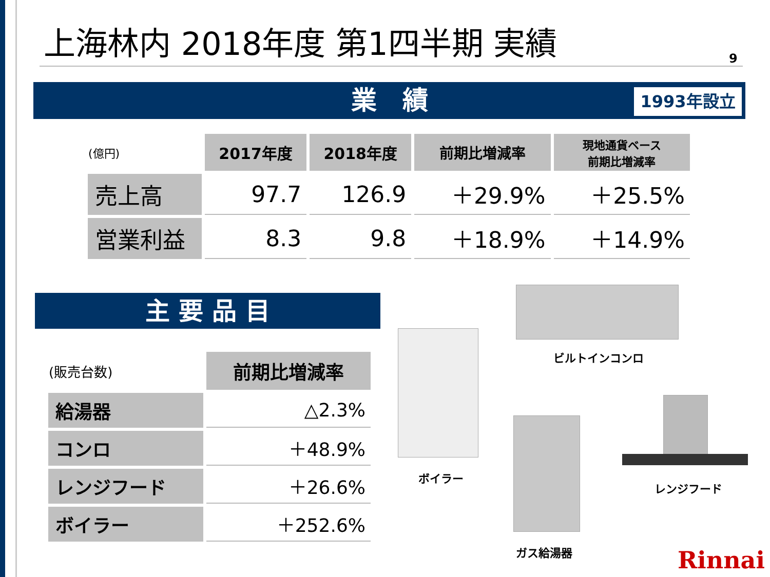上海林内 2018年度 第1四半期 実績
9
業　績 1993年設立
| (億円) | 2017年度 | 2018年度 | 前期比増減率 | 現地通貨ベース 前期比増減率 |
| 売上高 | 97.7 | 126.9 | ＋29.9% | ＋25.5% |
| 営業利益 | 8.3 | 9.8 | ＋18.9% | ＋14.9% |
主 要 品 目
| (販売台数) | 前期比増減率 |
| 給湯器 | △2.3% |
| コンロ | ＋48.9% |
| レンジフード | ＋26.6% |
| ボイラー | ＋252.6% |
ボイラー
ビルトインコンロ
ガス給湯器
レンジフード
Rinnai